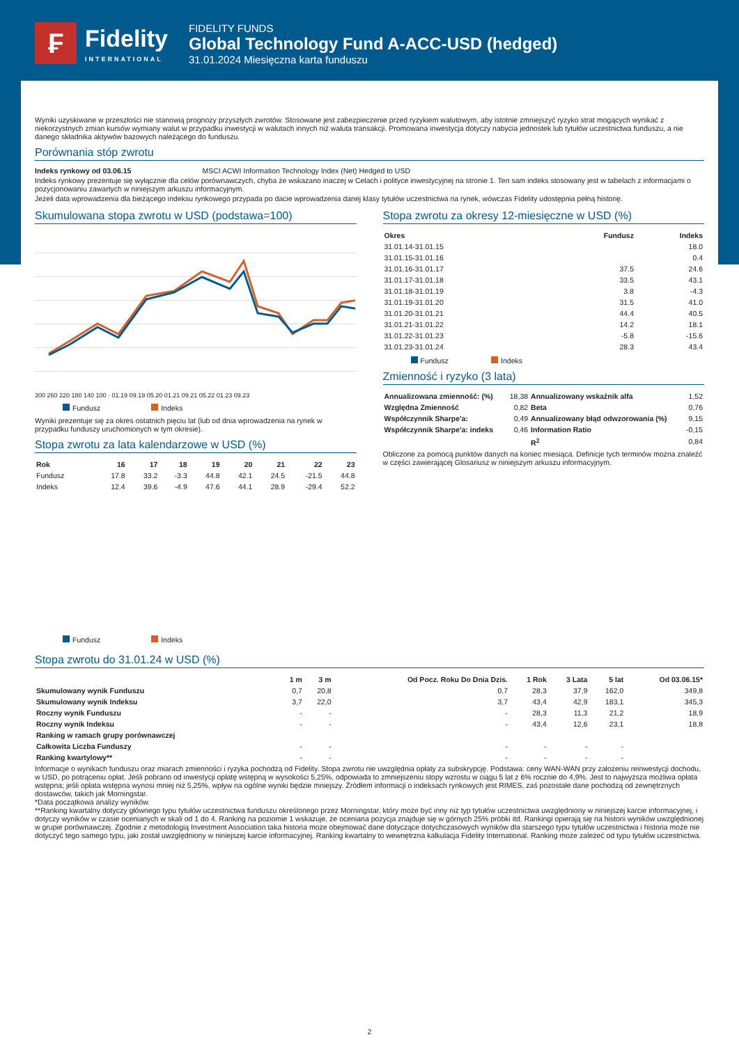₣
Fidelity
INTERNATIONAL
FIDELITY FUNDS
Global Technology Fund A-ACC-USD (hedged)
31.01.2024 Miesięczna karta funduszu
Wyniki uzyskiwane w przeszłości nie stanowią prognozy przyszłych zwrotów. Stosowane jest zabezpieczenie przed ryzykiem walutowym, aby istotnie zmniejszyć ryzyko strat mogących wynikać z niekorzystnych zmian kursów wymiany walut w przypadku inwestycji w walutach innych niż waluta transakcji. Promowana inwestycja dotyczy nabycia jednostek lub tytułów uczestnictwa funduszu, a nie danego składnika aktywów bazowych należącego do funduszu.
Porównania stóp zwrotu
Indeks rynkowy od 03.06.15 MSCI ACWI Information Technology Index (Net) Hedged to USD
Indeks rynkowy prezentuje się wyłącznie dla celów porównawczych, chyba że wskazano inaczej w Celach i polityce inwestycyjnej na stronie 1. Ten sam indeks stosowany jest w tabelach z informacjami o pozycjonowaniu zawartych w niniejszym arkuszu informacyjnym.
Jeżeli data wprowadzenia dla bieżącego indeksu rynkowego przypada po dacie wprowadzenia danej klasy tytułów uczestnictwa na rynek, wówczas Fidelity udostępnia pełną historię.
Skumulowana stopa zwrotu w USD (podstawa=100)
300 260 220 180 140 100 · 01.19 09.19 05.20 01.21 09.21 05.22 01.23 09.23
Fundusz Indeks
Wyniki prezentuje się za okres ostatnich pięciu lat (lub od dnia wprowadzenia na rynek w przypadku funduszy uruchomionych w tym okresie).
Stopa zwrotu za lata kalendarzowe w USD (%)
| Rok | 16 | 17 | 18 | 19 | 20 | 21 | 22 | 23 |
| --- | --- | --- | --- | --- | --- | --- | --- | --- |
| Fundusz | 17.8 | 33.2 | -3.3 | 44.8 | 42.1 | 24.5 | -21.5 | 44.8 |
| Indeks | 12.4 | 39.6 | -4.9 | 47.6 | 44.1 | 28.9 | -29.4 | 52.2 |
Fundusz Indeks
Stopa zwrotu za okresy 12-miesięczne w USD (%)
| Okres | Fundusz | Indeks |
| --- | --- | --- |
| 31.01.14-31.01.15 | | 18.0 |
| 31.01.15-31.01.16 | | 0.4 |
| 31.01.16-31.01.17 | 37.5 | 24.6 |
| 31.01.17-31.01.18 | 33.5 | 43.1 |
| 31.01.18-31.01.19 | 3.8 | -4.3 |
| 31.01.19-31.01.20 | 31.5 | 41.0 |
| 31.01.20-31.01.21 | 44.4 | 40.5 |
| 31.01.21-31.01.22 | 14.2 | 18.1 |
| 31.01.22-31.01.23 | -5.8 | -15.6 |
| 31.01.23-31.01.24 | 28.3 | 43.4 |
Fundusz Indeks
Zmienność i ryzyko (3 lata)
| Annualizowana zmienność: (%) | 18,38 | Annualizowany wskaźnik alfa | 1,52 |
| Względna Zmienność | 0,82 | Beta | 0,76 |
| Współczynnik Sharpe'a: | 0,49 | Annualizowany błąd odwzorowania (%) | 9,15 |
| Współczynnik Sharpe'a: indeks | 0,46 | Information Ratio | -0,15 |
| | | R<sup>2</sup> | 0,84 |
Obliczone za pomocą punktów danych na koniec miesiąca. Definicje tych terminów można znaleźć w części zawierającej Glosariusz w niniejszym arkuszu informacyjnym.
Stopa zwrotu do 31.01.24 w USD (%)
| | 1 m | 3 m | Od Pocz. Roku Do Dnia Dzis. | 1 Rok | 3 Lata | 5 lat | Od 03.06.15* |
| --- | --- | --- | --- | --- | --- | --- | --- |
| Skumulowany wynik Funduszu | 0,7 | 20,8 | 0,7 | 28,3 | 37,9 | 162,0 | 349,8 |
| Skumulowany wynik Indeksu | 3,7 | 22,0 | 3,7 | 43,4 | 42,9 | 183,1 | 345,3 |
| Roczny wynik Funduszu | - | - | - | 28,3 | 11,3 | 21,2 | 18,9 |
| Roczny wynik Indeksu | - | - | - | 43,4 | 12,6 | 23,1 | 18,8 |
| Ranking w ramach grupy porównawczej | | | | | | | |
| Całkowita Liczba Funduszy | - | - | - | - | - | - | |
| Ranking kwartylowy** | - | - | - | - | - | - | |
Informacje o wynikach funduszu oraz miarach zmienności i ryzyka pochodzą od Fidelity. Stopa zwrotu nie uwzględnia opłaty za subskrypcję. Podstawa: ceny WAN-WAN przy założeniu reinwestycji dochodu, w USD, po potrąceniu opłat. Jeśli pobrano od inwestycji opłatę wstępną w wysokości 5,25%, odpowiada to zmniejszeniu stopy wzrostu w ciągu 5 lat z 6% rocznie do 4,9%. Jest to najwyższa możliwa opłata wstępna; jeśli opłata wstępna wynosi mniej niż 5,25%, wpływ na ogólne wyniki będzie mniejszy. Źródłem informacji o indeksach rynkowych jest RIMES, zaś pozostałe dane pochodzą od zewnętrznych dostawców, takich jak Morningstar.
*Data początkowa analizy wyników.
**Ranking kwartalny dotyczy głównego typu tytułów uczestnictwa funduszu określonego przez Morningstar, który może być inny niż typ tytułów uczestnictwa uwzględniony w niniejszej karcie informacyjnej, i dotyczy wyników w czasie ocenianych w skali od 1 do 4. Ranking na poziomie 1 wskazuje, że oceniana pozycja znajduje się w górnych 25% próbki itd. Rankingi opierają się na historii wyników uwzględnionej w grupie porównawczej. Zgodnie z metodologią Investment Association taka historia może obejmować dane dotyczące dotychczasowych wyników dla starszego typu tytułów uczestnictwa i historia może nie dotyczyć tego samego typu, jaki został uwzględniony w niniejszej karcie informacyjnej. Ranking kwartalny to wewnętrzna kalkulacja Fidelity International. Ranking może zależeć od typu tytułów uczestnictwa.
2